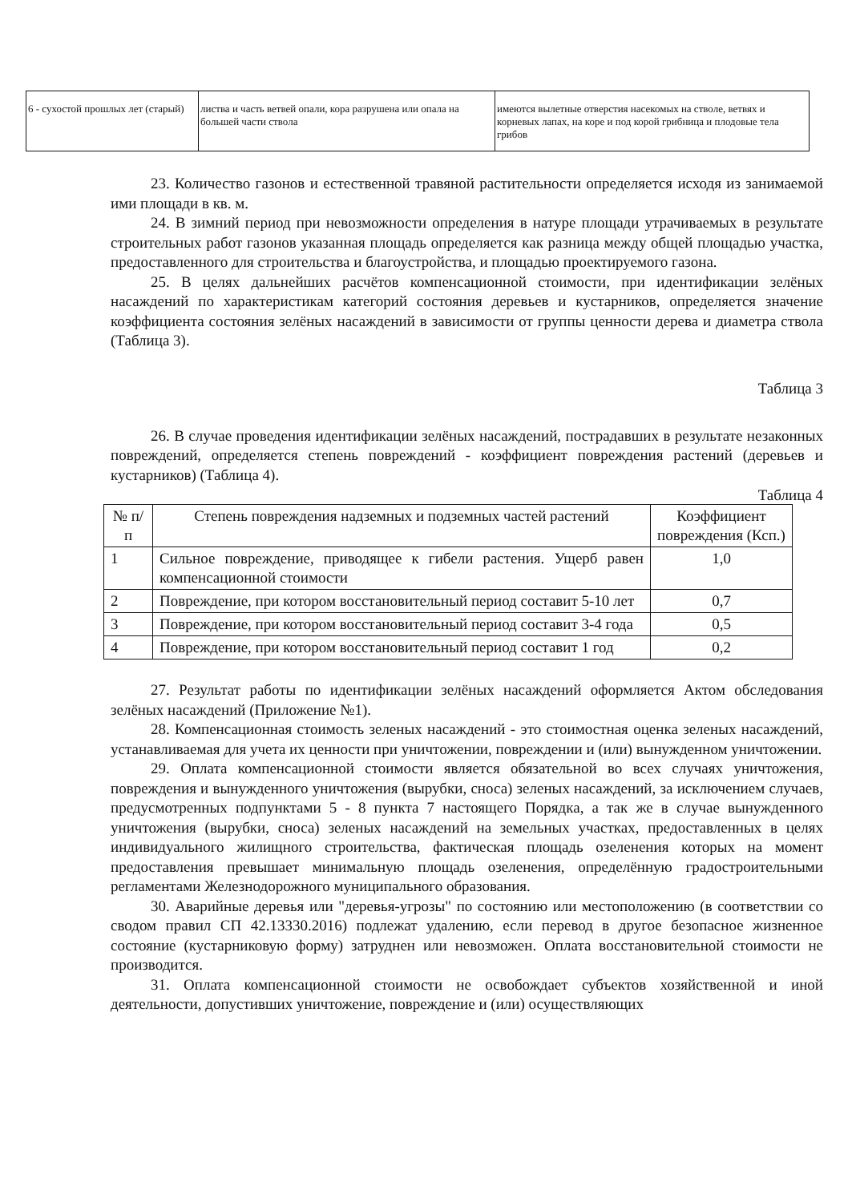| 6 - сухостой прошлых лет (старый) | листва и часть ветвей опали, кора разрушена или опала на большей части ствола | имеются вылетные отверстия насекомых на стволе, ветвях и корневых лапах, на коре и под корой грибница и плодовые тела грибов |
23. Количество газонов и естественной травяной растительности определяется исходя из занимаемой ими площади в кв. м.
24. В зимний период при невозможности определения в натуре площади утрачиваемых в результате строительных работ газонов указанная площадь определяется как разница между общей площадью участка, предоставленного для строительства и благоустройства, и площадью проектируемого газона.
25. В целях дальнейших расчётов компенсационной стоимости, при идентификации зелёных насаждений по характеристикам категорий состояния деревьев и кустарников, определяется значение коэффициента состояния зелёных насаждений в зависимости от группы ценности дерева и диаметра ствола (Таблица 3).
Таблица 3
26. В случае проведения идентификации зелёных насаждений, пострадавших в результате незаконных повреждений, определяется степень повреждений - коэффициент повреждения растений (деревьев и кустарников) (Таблица 4).
Таблица 4
| № п/п | Степень повреждения надземных и подземных частей растений | Коэффициент повреждения (Ксп.) |
| --- | --- | --- |
| 1 | Сильное повреждение, приводящее к гибели растения. Ущерб равен компенсационной стоимости | 1,0 |
| 2 | Повреждение, при котором восстановительный период составит 5-10 лет | 0,7 |
| 3 | Повреждение, при котором восстановительный период составит 3-4 года | 0,5 |
| 4 | Повреждение, при котором восстановительный период составит 1 год | 0,2 |
27. Результат работы по идентификации зелёных насаждений оформляется Актом обследования зелёных насаждений (Приложение №1).
28. Компенсационная стоимость зеленых насаждений - это стоимостная оценка зеленых насаждений, устанавливаемая для учета их ценности при уничтожении, повреждении и (или) вынужденном уничтожении.
29. Оплата компенсационной стоимости является обязательной во всех случаях уничтожения, повреждения и вынужденного уничтожения (вырубки, сноса) зеленых насаждений, за исключением случаев, предусмотренных подпунктами 5 - 8 пункта 7 настоящего Порядка, а так же в случае вынужденного уничтожения (вырубки, сноса) зеленых насаждений на земельных участках, предоставленных в целях индивидуального жилищного строительства, фактическая площадь озеленения которых на момент предоставления превышает минимальную площадь озеленения, определённую градостроительными регламентами Железнодорожного муниципального образования.
30. Аварийные деревья или "деревья-угрозы" по состоянию или местоположению (в соответствии со сводом правил СП 42.13330.2016) подлежат удалению, если перевод в другое безопасное жизненное состояние (кустарниковую форму) затруднен или невозможен. Оплата восстановительной стоимости не производится.
31. Оплата компенсационной стоимости не освобождает субъектов хозяйственной и иной деятельности, допустивших уничтожение, повреждение и (или) осуществляющих